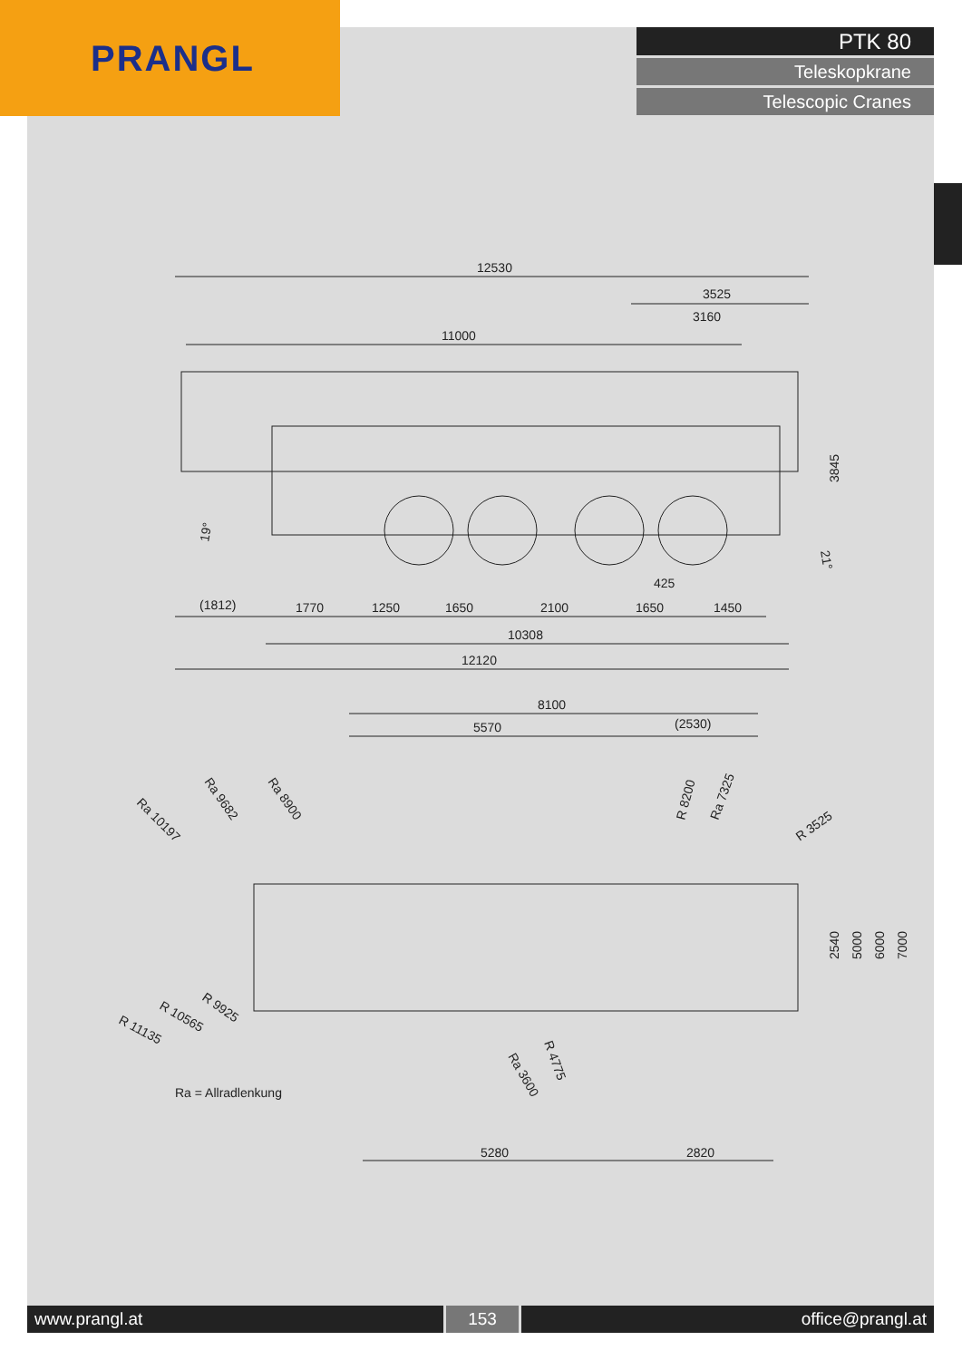PRANGL
PTK 80
Teleskopkrane
Telescopic Cranes
12530
3525
3160
11000
(1812)
1770
1250
1650
2100
425
1650
1450
10308
12120
3845
19°
21°
8100
5570
(2530)
Ra 10197
Ra 9682
Ra 8900
R 8200
Ra 7325
R 3525
2540
5000
6000
7000
R 9925
R 10565
R 11135
R 4775
Ra 3600
Ra = Allradlenkung
5280
2820
www.prangl.at 153 office@prangl.at